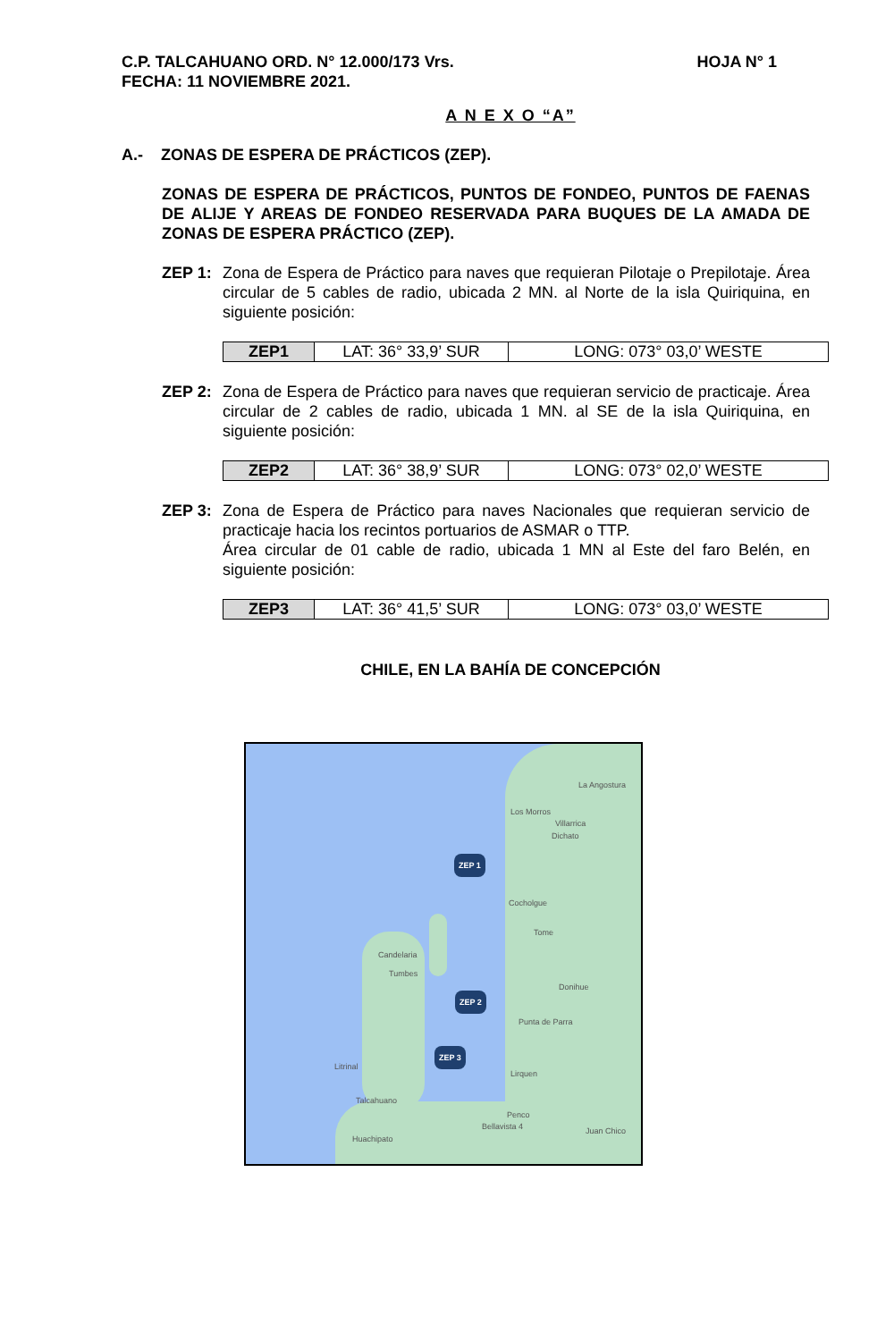HOJA N° 1 C.P. TALCAHUANO ORD. N° 12.000/173 Vrs.
FECHA: 11 NOVIEMBRE 2021.
A N E X O “A”
A.- ZONAS DE ESPERA DE PRÁCTICOS (ZEP).
ZONAS DE ESPERA DE PRÁCTICOS, PUNTOS DE FONDEO, PUNTOS DE FAENAS DE ALIJE Y AREAS DE FONDEO RESERVADA PARA BUQUES DE LA AMADA DE ZONAS DE ESPERA PRÁCTICO (ZEP).
ZEP 1: Zona de Espera de Práctico para naves que requieran Pilotaje o Prepilotaje. Área circular de 5 cables de radio, ubicada 2 MN. al Norte de la isla Quiriquina, en siguiente posición:
| ZEP1 | LAT: 36° 33,9’ SUR | LONG: 073° 03,0’ WESTE |
ZEP 2: Zona de Espera de Práctico para naves que requieran servicio de practicaje. Área circular de 2 cables de radio, ubicada 1 MN. al SE de la isla Quiriquina, en siguiente posición:
| ZEP2 | LAT: 36° 38,9’ SUR | LONG: 073° 02,0’ WESTE |
ZEP 3: Zona de Espera de Práctico para naves Nacionales que requieran servicio de practicaje hacia los recintos portuarios de ASMAR o TTP.
Área circular de 01 cable de radio, ubicada 1 MN al Este del faro Belén, en siguiente posición:
| ZEP3 | LAT: 36° 41,5’ SUR | LONG: 073° 03,0’ WESTE |
CHILE, EN LA BAHÍA DE CONCEPCIÓN
La Angostura
Los Morros
Villarrica
Dichato
ZEP 1
Cocholgue
Tome
Candelaria
Tumbes
Donihue
ZEP 2
Punta de Parra
ZEP 3
Litrinal
Lirquen
Talcahuano
Penco
Bellavista 4 Juan Chico
Huachipato